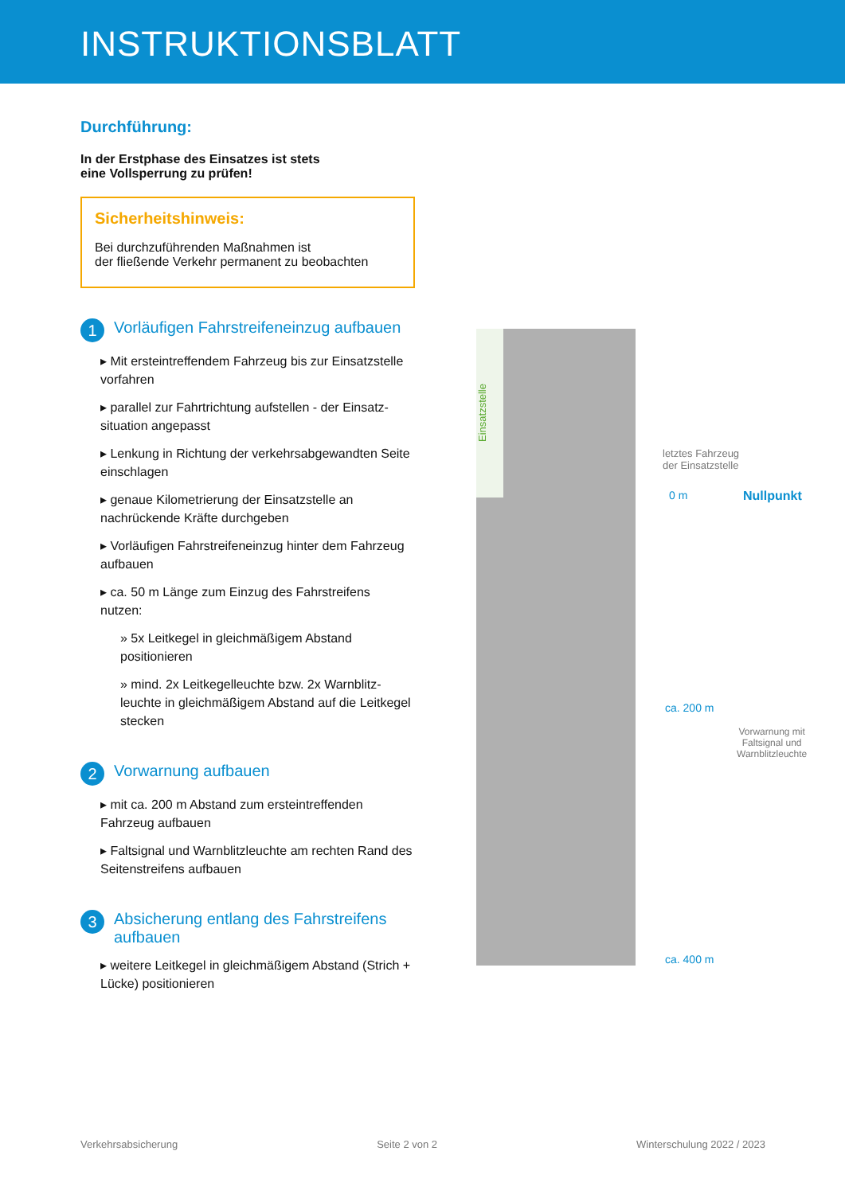INSTRUKTIONSBLATT
Durchführung:
In der Erstphase des Einsatzes ist stets
eine Vollsperrung zu prüfen!
Sicherheitshinweis:
Bei durchzuführenden Maßnahmen ist
der fließende Verkehr permanent zu beobachten
1 Vorläufigen Fahrstreifeneinzug aufbauen
▸ Mit ersteintreffendem Fahrzeug bis zur Einsatzstelle vorfahren
▸ parallel zur Fahrtrichtung aufstellen - der Einsatz-situation angepasst
▸ Lenkung in Richtung der verkehrsabgewandten Seite einschlagen
▸ genaue Kilometrierung der Einsatzstelle an nachrückende Kräfte durchgeben
▸ Vorläufigen Fahrstreifeneinzug hinter dem Fahrzeug aufbauen
▸ ca. 50 m Länge zum Einzug des Fahrstreifens nutzen:
» 5x Leitkegel in gleichmäßigem Abstand positionieren
» mind. 2x Leitkegelleuchte bzw. 2x Warnblitz-leuchte in gleichmäßigem Abstand auf die Leitkegel stecken
2 Vorwarnung aufbauen
▸ mit ca. 200 m Abstand zum ersteintreffenden Fahrzeug aufbauen
▸ Faltsignal und Warnblitzleuchte am rechten Rand des Seitenstreifens aufbauen
3 Absicherung entlang des Fahrstreifens aufbauen
▸ weitere Leitkegel in gleichmäßigem Abstand (Strich + Lücke) positionieren
Einsatzstelle
letztes Fahrzeug
der Einsatzstelle
0 m Nullpunkt
ca. 200 m
Vorwarnung mit
Faltsignal und
Warnblitzleuchte
ca. 400 m
Verkehrsabsicherung Seite 2 von 2 Winterschulung 2022 / 2023